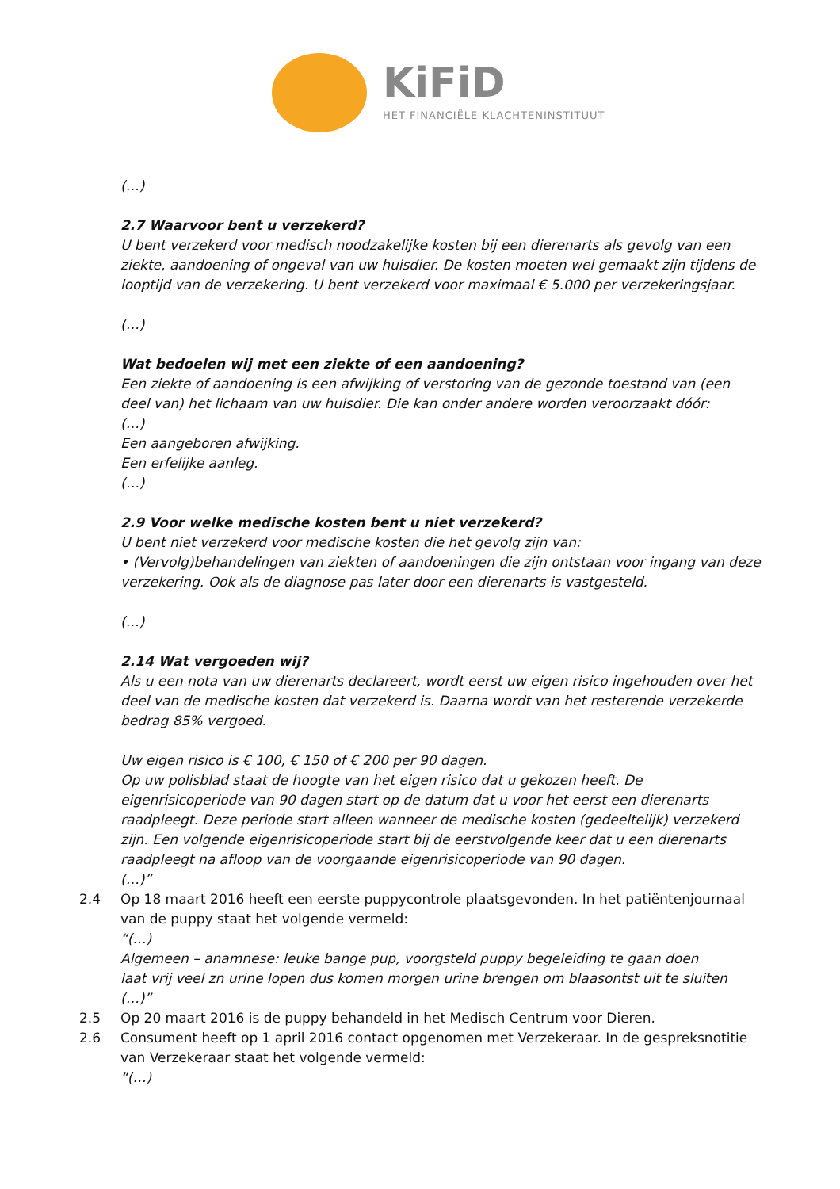KiFiD
HET FINANCIËLE KLACHTENINSTITUUT
(…)
2.7 Waarvoor bent u verzekerd?
U bent verzekerd voor medisch noodzakelijke kosten bij een dierenarts als gevolg van een ziekte, aandoening of ongeval van uw huisdier. De kosten moeten wel gemaakt zijn tijdens de looptijd van de verzekering. U bent verzekerd voor maximaal € 5.000 per verzekeringsjaar.
(…)
Wat bedoelen wij met een ziekte of een aandoening?
Een ziekte of aandoening is een afwijking of verstoring van de gezonde toestand van (een deel van) het lichaam van uw huisdier. Die kan onder andere worden veroorzaakt dóór:
(…)
Een aangeboren afwijking.
Een erfelijke aanleg.
(…)
2.9 Voor welke medische kosten bent u niet verzekerd?
U bent niet verzekerd voor medische kosten die het gevolg zijn van:
• (Vervolg)behandelingen van ziekten of aandoeningen die zijn ontstaan voor ingang van deze verzekering. Ook als de diagnose pas later door een dierenarts is vastgesteld.
(…)
2.14 Wat vergoeden wij?
Als u een nota van uw dierenarts declareert, wordt eerst uw eigen risico ingehouden over het deel van de medische kosten dat verzekerd is. Daarna wordt van het resterende verzekerde bedrag 85% vergoed.
Uw eigen risico is € 100, € 150 of € 200 per 90 dagen.
Op uw polisblad staat de hoogte van het eigen risico dat u gekozen heeft. De eigenrisicoperiode van 90 dagen start op de datum dat u voor het eerst een dierenarts raadpleegt. Deze periode start alleen wanneer de medische kosten (gedeeltelijk) verzekerd zijn. Een volgende eigenrisicoperiode start bij de eerstvolgende keer dat u een dierenarts raadpleegt na afloop van de voorgaande eigenrisicoperiode van 90 dagen.
(…)”
2.4 Op 18 maart 2016 heeft een eerste puppycontrole plaatsgevonden. In het patiëntenjournaal van de puppy staat het volgende vermeld:
“(…)
Algemeen – anamnese: leuke bange pup, voorgsteld puppy begeleiding te gaan doen
laat vrij veel zn urine lopen dus komen morgen urine brengen om blaasontst uit te sluiten
(…)”
2.5 Op 20 maart 2016 is de puppy behandeld in het Medisch Centrum voor Dieren.
2.6 Consument heeft op 1 april 2016 contact opgenomen met Verzekeraar. In de gespreksnotitie van Verzekeraar staat het volgende vermeld:
“(…)